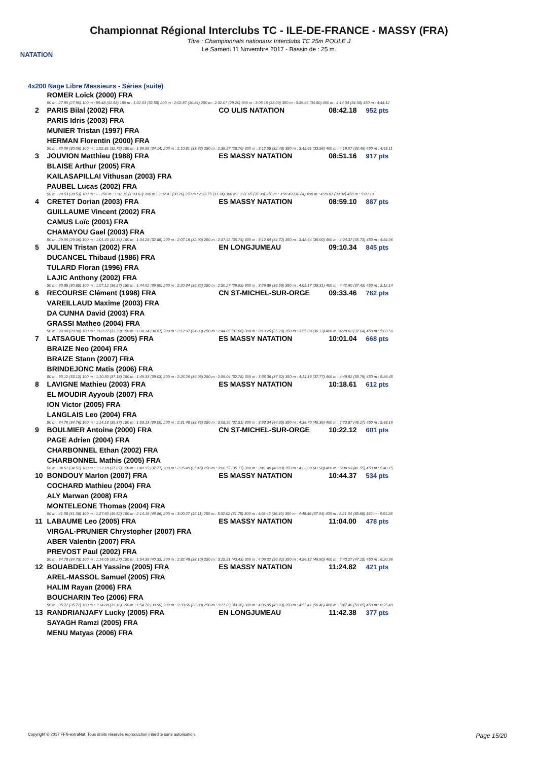NATATION
Championnat Régional Interclubs TC - ILE-DE-FRANCE - MASSY (FRA)
Titre : Championnats nationaux Interclubs TC 25m POULE J
Le Samedi 11 Novembre 2017 - Bassin de : 25 m.
4x200 Nage Libre Messieurs - Séries (suite)
| | ROMER Loick (2000) FRA | | | |
| | 50 m : 27.90 (27.90) 100 m : 59.48 (31.58) 150 m : 1:32.03 (32.55) 200 m : 2:02.87 (30.84) 250 m : 2:32.07 (29.20) 300 m : 3:05.16 (33.09) 350 m : 3:39.96 (34.80) 400 m : 4:14.34 (34.38) 450 m : 4:44.12 | | | |
| 2 | PARIS Bilal (2002) FRA | CO ULIS NATATION | 08:42.18 | 952 pts |
| | PARIS Idris (2003) FRA | | | |
| | MUNIER Tristan (1997) FRA | | | |
| | HERMAN Florentin (2000) FRA | | | |
| | 50 m : 30.06 (30.06) 100 m : 1:02.81 (32.75) 150 m : 1:36.95 (34.14) 200 m : 2:10.81 (33.86) 250 m : 2:39.57 (28.76) 300 m : 3:12.05 (32.48) 350 m : 3:45.61 (33.56) 400 m : 4:19.07 (33.46) 450 m : 4:49.11 | | | |
| 3 | JOUVION Matthieu (1988) FRA | ES MASSY NATATION | 08:51.16 | 917 pts |
| | BLAISE Arthur (2005) FRA | | | |
| | KAILASAPILLAI Vithusan (2003) FRA | | | |
| | PAUBEL Lucas (2002) FRA | | | |
| | 50 m : 28.53 (28.53) 100 m : --- 150 m : 1:32.15 (1:03.62) 200 m : 2:02.41 (30.26) 250 m : 2:33.75 (31.34) 300 m : 3:11.65 (37.90) 350 m : 3:50.49 (38.84) 400 m : 4:29.81 (39.32) 450 m : 5:00.13 | | | |
| 4 | CRETET Dorian (2003) FRA | ES MASSY NATATION | 08:59.10 | 887 pts |
| | GUILLAUME Vincent (2002) FRA | | | |
| | CAMUS Loïc (2001) FRA | | | |
| | CHAMAYOU Gael (2003) FRA | | | |
| | 50 m : 29.06 (29.06) 100 m : 1:01.40 (32.34) 150 m : 1:34.28 (32.88) 200 m : 2:07.18 (32.90) 250 m : 2:37.92 (30.74) 300 m : 3:12.64 (34.72) 350 m : 3:48.64 (36.00) 400 m : 4:24.37 (35.73) 450 m : 4:54.06 | | | |
| 5 | JULIEN Tristan (2002) FRA | EN LONGJUMEAU | 09:10.34 | 845 pts |
| | DUCANCEL Thibaud (1986) FRA | | | |
| | TULARD Floran (1996) FRA | | | |
| | LAJIC Anthony (2002) FRA | | | |
| | 50 m : 30.85 (30.85) 100 m : 1:07.12 (36.27) 150 m : 1:44.02 (36.90) 200 m : 2:20.34 (36.32) 250 m : 2:50.27 (29.93) 300 m : 3:26.86 (36.59) 350 m : 4:05.17 (38.31) 400 m : 4:42.60 (37.43) 450 m : 5:12.14 | | | |
| 6 | RECOURSE Clément (1998) FRA | CN ST-MICHEL-SUR-ORGE | 09:33.46 | 762 pts |
| | VAREILLAUD Maxime (2003) FRA | | | |
| | DA CUNHA David (2003) FRA | | | |
| | GRASSI Matheo (2004) FRA | | | |
| | 50 m : 29.98 (29.98) 100 m : 1:03.27 (33.29) 150 m : 1:38.14 (34.87) 200 m : 2:12.97 (34.83) 250 m : 2:44.05 (31.08) 300 m : 3:19.25 (35.20) 350 m : 3:55.38 (36.13) 400 m : 4:28.02 (32.64) 450 m : 5:03.56 | | | |
| 7 | LATSAGUE Thomas (2005) FRA | ES MASSY NATATION | 10:01.04 | 668 pts |
| | BRAIZE Neo (2004) FRA | | | |
| | BRAIZE Stann (2007) FRA | | | |
| | BRINDEJONC Matis (2006) FRA | | | |
| | 50 m : 33.12 (33.12) 100 m : 1:10.30 (37.18) 150 m : 1:49.33 (39.03) 200 m : 2:26.26 (36.93) 250 m : 2:59.04 (32.78) 300 m : 3:36.36 (37.32) 350 m : 4:14.13 (37.77) 400 m : 4:49.92 (35.79) 450 m : 5:26.45 | | | |
| 8 | LAVIGNE Mathieu (2003) FRA | ES MASSY NATATION | 10:18.61 | 612 pts |
| | EL MOUDIR Ayyoub (2007) FRA | | | |
| | ION Victor (2005) FRA | | | |
| | LANGLAIS Leo (2004) FRA | | | |
| | 50 m : 34.76 (34.76) 100 m : 1:14.13 (39.37) 150 m : 1:53.13 (39.00) 200 m : 2:31.48 (38.35) 250 m : 3:08.99 (37.51) 300 m : 3:53.34 (44.35) 350 m : 4:38.70 (45.36) 400 m : 5:23.87 (45.17) 450 m : 5:48.16 | | | |
| 9 | BOULMIER Antoine (2000) FRA | CN ST-MICHEL-SUR-ORGE | 10:22.12 | 601 pts |
| | PAGE Adrien (2004) FRA | | | |
| | CHARBONNEL Ethan (2002) FRA | | | |
| | CHARBONNEL Mathis (2005) FRA | | | |
| | 50 m : 34.51 (34.51) 100 m : 1:12.18 (37.67) 150 m : 1:49.95 (37.77) 200 m : 2:25.40 (35.45) 250 m : 3:00.57 (35.17) 300 m : 3:41.40 (40.83) 350 m : 4:23.38 (41.98) 400 m : 5:04.93 (41.55) 450 m : 5:40.15 | | | |
| 10 | BONDOUY Marlon (2007) FRA | ES MASSY NATATION | 10:44.37 | 534 pts |
| | COCHARD Mathieu (2004) FRA | | | |
| | ALY Marwan (2008) FRA | | | |
| | MONTELEONE Thomas (2004) FRA | | | |
| | 50 m : 41.08 (41.08) 100 m : 1:27.60 (46.52) 150 m : 2:14.16 (46.56) 200 m : 3:00.27 (46.11) 250 m : 3:32.02 (31.75) 300 m : 4:08.42 (36.40) 350 m : 4:45.46 (37.04) 400 m : 5:21.34 (35.88) 450 m : 6:01.26 | | | |
| 11 | LABAUME Leo (2005) FRA | ES MASSY NATATION | 11:04.00 | 478 pts |
| | VIRGAL-PRUNIER Chrystopher (2007) FRA | | | |
| | ABER Valentin (2007) FRA | | | |
| | PREVOST Paul (2002) FRA | | | |
| | 50 m : 34.78 (34.78) 100 m : 1:14.05 (39.27) 150 m : 1:54.38 (40.33) 200 m : 2:32.48 (38.10) 250 m : 3:15.91 (43.43) 300 m : 4:06.22 (50.31) 350 m : 4:56.12 (49.90) 400 m : 5:43.27 (47.15) 450 m : 6:20.96 | | | |
| 12 | BOUABDELLAH Yassine (2005) FRA | ES MASSY NATATION | 11:24.82 | 421 pts |
| | AREL-MASSOL Samuel (2005) FRA | | | |
| | HALIM Rayan (2006) FRA | | | |
| | BOUCHARIN Teo (2006) FRA | | | |
| | 50 m : 35.72 (35.72) 100 m : 1:14.88 (39.16) 150 m : 1:54.78 (39.90) 200 m : 2:33.66 (38.88) 250 m : 3:17.02 (43.36) 300 m : 4:06.95 (49.93) 350 m : 4:57.41 (50.46) 400 m : 5:47.46 (50.05) 450 m : 6:25.49 | | | |
| 13 | RANDRIANJAFY Lucky (2005) FRA | EN LONGJUMEAU | 11:42.38 | 377 pts |
| | SAYAGH Ramzi (2005) FRA | | | |
| | MENU Matyas (2006) FRA | | | |
Copyright © 2017 FFN-extraNat. Tous droits réservés reproduction interdite sans autorisation. Page 15/20